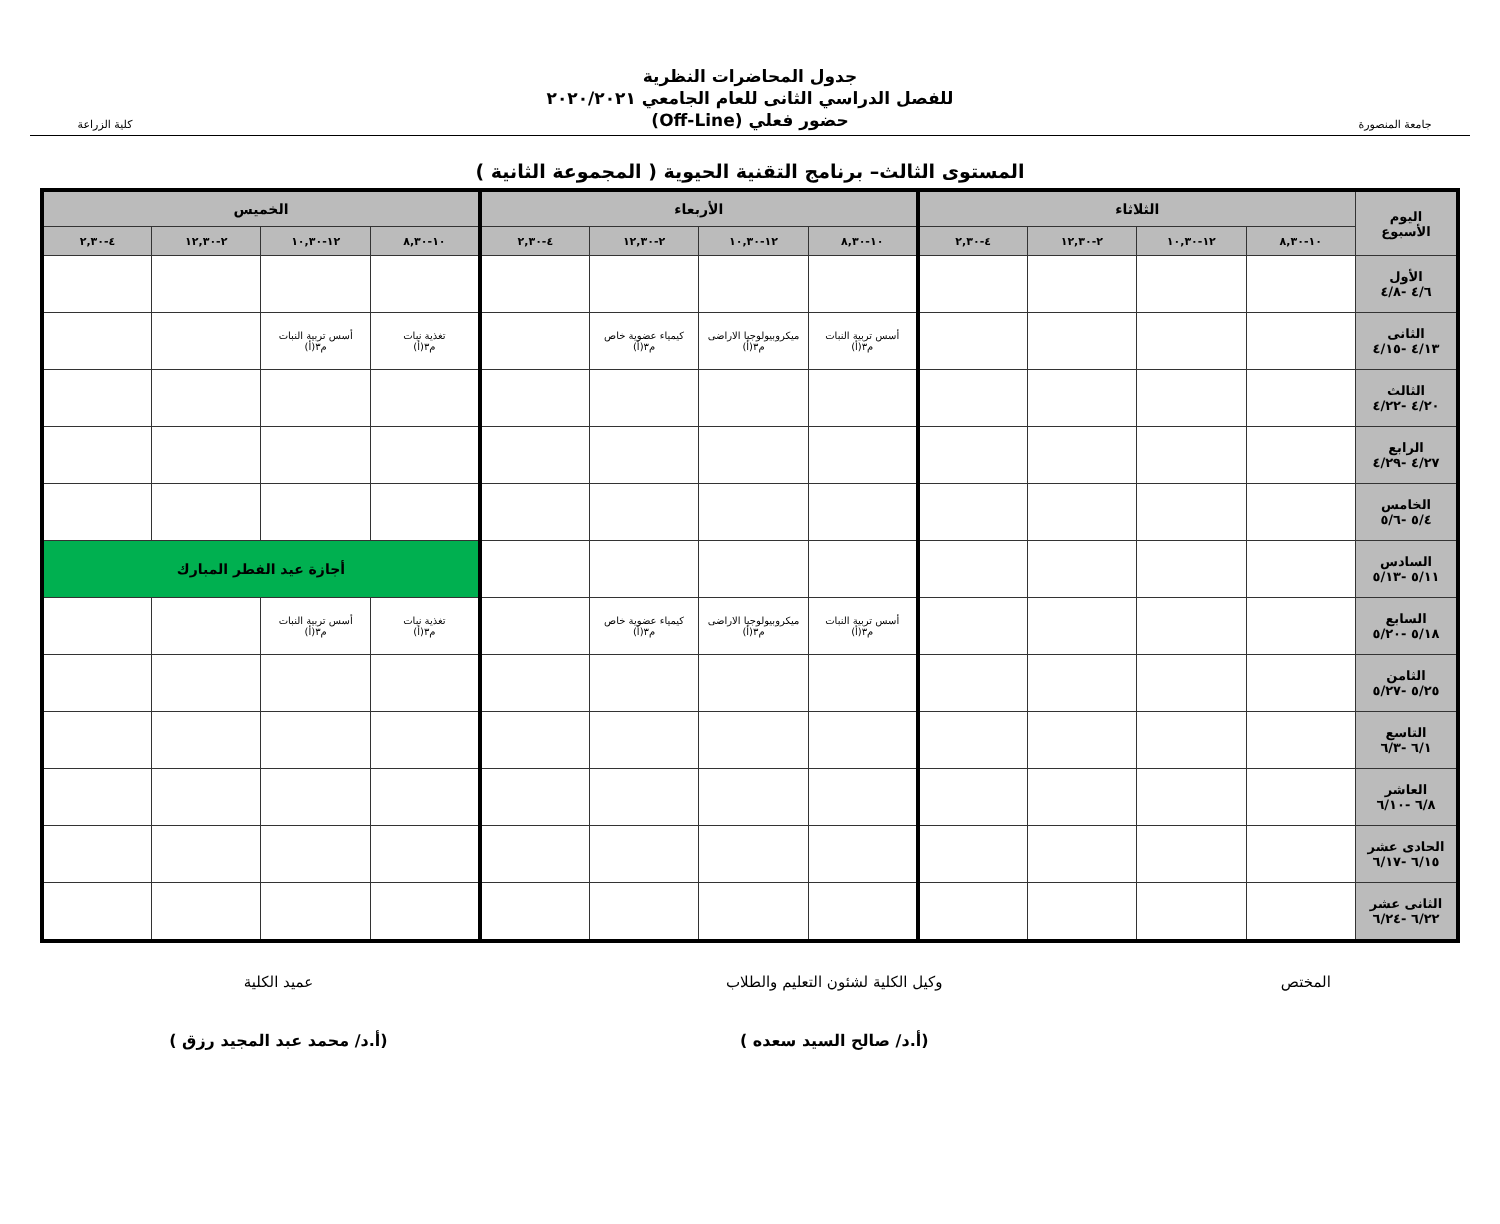جامعة المنصورة
جدول المحاضرات النظرية
للفصل الدراسي الثانى للعام الجامعي ٢٠٢٠/٢٠٢١
حضور فعلي (Off-Line)
كلية الزراعة
المستوى الثالث– برنامج التقنية الحيوية ( المجموعة الثانية )
| اليوم الأسبوع | الثلاثاء | | | | الأربعاء | | | | الخميس | | | |
| --- | --- | --- | --- | --- | --- | --- | --- | --- | --- | --- | --- | --- |
| | ١٠-٨,٣٠ | ١٢-١٠,٣٠ | ٢-١٢,٣٠ | ٤-٢,٣٠ | ١٠-٨,٣٠ | ١٢-١٠,٣٠ | ٢-١٢,٣٠ | ٤-٢,٣٠ | ١٠-٨,٣٠ | ١٢-١٠,٣٠ | ٢-١٢,٣٠ | ٤-٢,٣٠ |
| الأول ٤/٦ -٤/٨ | | | | | | | | | | | | |
| الثانى ٤/١٣ -٤/١٥ | | | | | أسس تربية النبات م٣(أ) | ميكروبيولوجيا الاراضى م٣(أ) | كيمياء عضوية خاص م٣(أ) | | تغذية نبات م٣(أ) | أسس تربية النبات م٣(أ) | | |
| الثالث ٤/٢٠ -٤/٢٢ | | | | | | | | | | | | |
| الرابع ٤/٢٧ -٤/٢٩ | | | | | | | | | | | | |
| الخامس ٥/٤ -٥/٦ | | | | | | | | | | | | |
| السادس ٥/١١ -٥/١٣ | | | | | | | | | أجازة عيد الفطر المبارك | | | |
| السابع ٥/١٨ -٥/٢٠ | | | | | أسس تربية النبات م٣(أ) | ميكروبيولوجيا الاراضى م٣(أ) | كيمياء عضوية خاص م٣(أ) | | تغذية نبات م٣(أ) | أسس تربية النبات م٣(أ) | | |
| الثامن ٥/٢٥ -٥/٢٧ | | | | | | | | | | | | |
| التاسع ٦/١ -٦/٣ | | | | | | | | | | | | |
| العاشر ٦/٨ -٦/١٠ | | | | | | | | | | | | |
| الحادى عشر ٦/١٥ -٦/١٧ | | | | | | | | | | | | |
| الثانى عشر ٦/٢٢ -٦/٢٤ | | | | | | | | | | | | |
المختص وكيل الكلية لشئون التعليم والطلاب
(أ.د/ صالح السيد سعده )
عميد الكلية
(أ.د/ محمد عبد المجيد رزق )